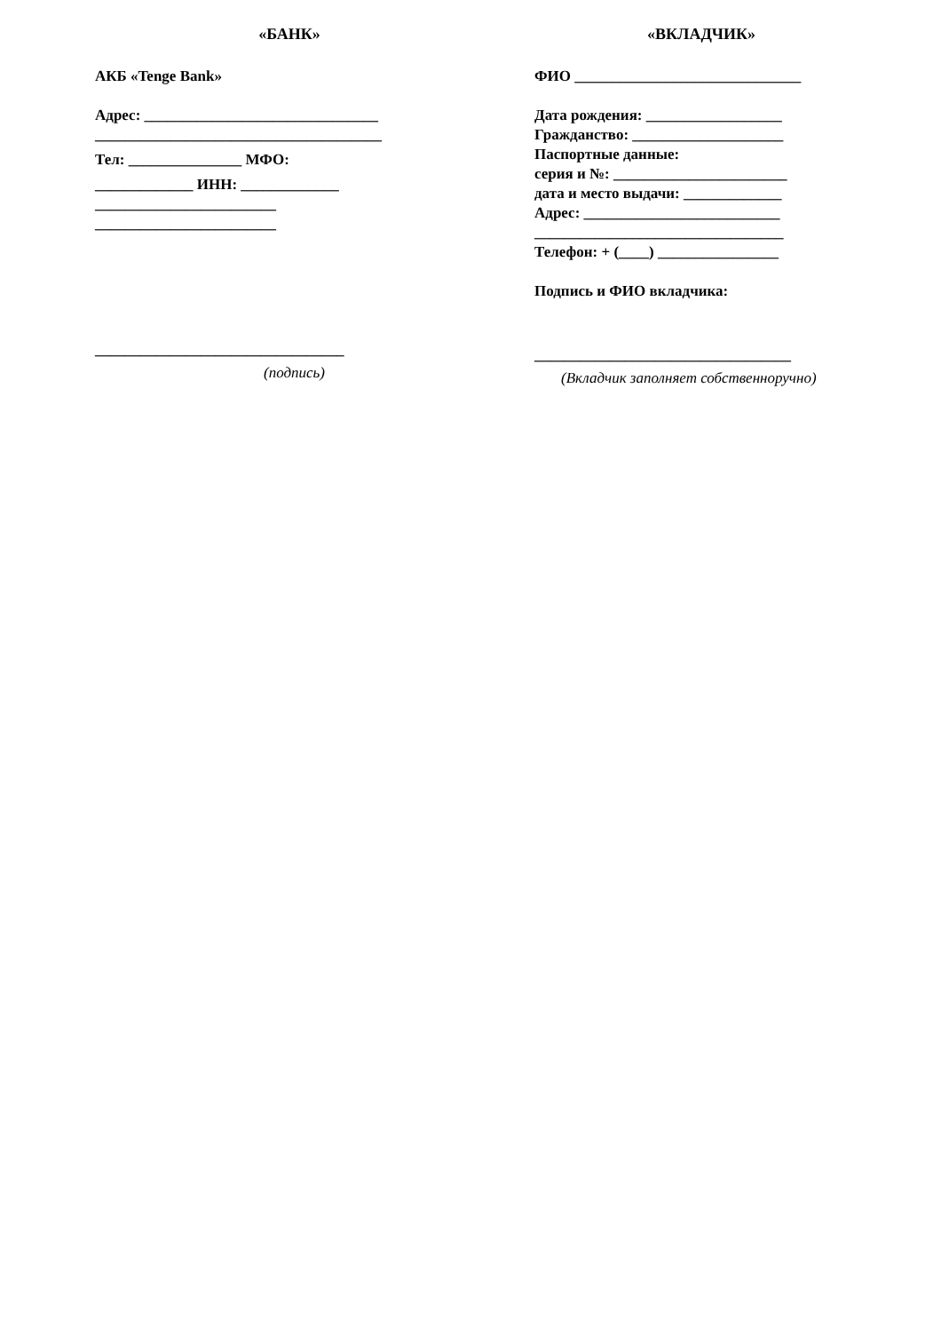«БАНК»
АКБ «Tenge Bank»
Адрес: _______________________________
______________________________________
Тел: _______________ МФО:
_____________ ИНН: _____________
________________________
________________________
_________________________________
(подпись)
«ВКЛАДЧИК»
ФИО ______________________________
Дата рождения: __________________
Гражданство: ____________________
Паспортные данные:
серия и №: _______________________
дата и место выдачи: _____________
Адрес: __________________________
_________________________________
Телефон: + (____) ________________
Подпись и ФИО вкладчика:
__________________________________
(Вкладчик заполняет собственноручно)